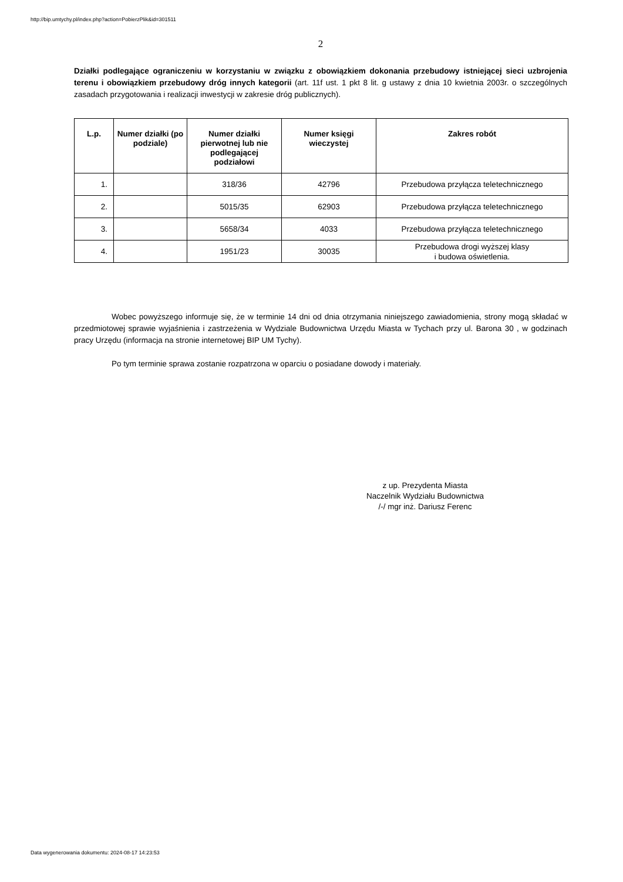http://bip.umtychy.pl/index.php?action=PobierzPlik&id=301511
2
Działki podlegające ograniczeniu w korzystaniu w związku z obowiązkiem dokonania przebudowy istniejącej sieci uzbrojenia terenu i obowiązkiem przebudowy dróg innych kategorii (art. 11f ust. 1 pkt 8 lit. g ustawy z dnia 10 kwietnia 2003r. o szczególnych zasadach przygotowania i realizacji inwestycji w zakresie dróg publicznych).
| L.p. | Numer działki (po podziale) | Numer działki pierwotnej lub nie podlegającej podziałowi | Numer księgi wieczystej | Zakres robót |
| --- | --- | --- | --- | --- |
| 1. | | 318/36 | 42796 | Przebudowa przyłącza teletechnicznego |
| 2. | | 5015/35 | 62903 | Przebudowa przyłącza teletechnicznego |
| 3. | | 5658/34 | 4033 | Przebudowa przyłącza teletechnicznego |
| 4. | | 1951/23 | 30035 | Przebudowa drogi wyższej klasy i budowa oświetlenia. |
Wobec powyższego informuje się, że w terminie 14 dni od dnia otrzymania niniejszego zawiadomienia, strony mogą składać w przedmiotowej sprawie wyjaśnienia i zastrzeżenia w Wydziale Budownictwa Urzędu Miasta w Tychach przy ul. Barona 30 , w godzinach pracy Urzędu (informacja na stronie internetowej BIP UM Tychy).
Po tym terminie sprawa zostanie rozpatrzona w oparciu o posiadane dowody i materiały.
z up. Prezydenta Miasta
Naczelnik Wydziału Budownictwa
/-/ mgr inż. Dariusz Ferenc
Data wygenerowania dokumentu: 2024-08-17 14:23:53